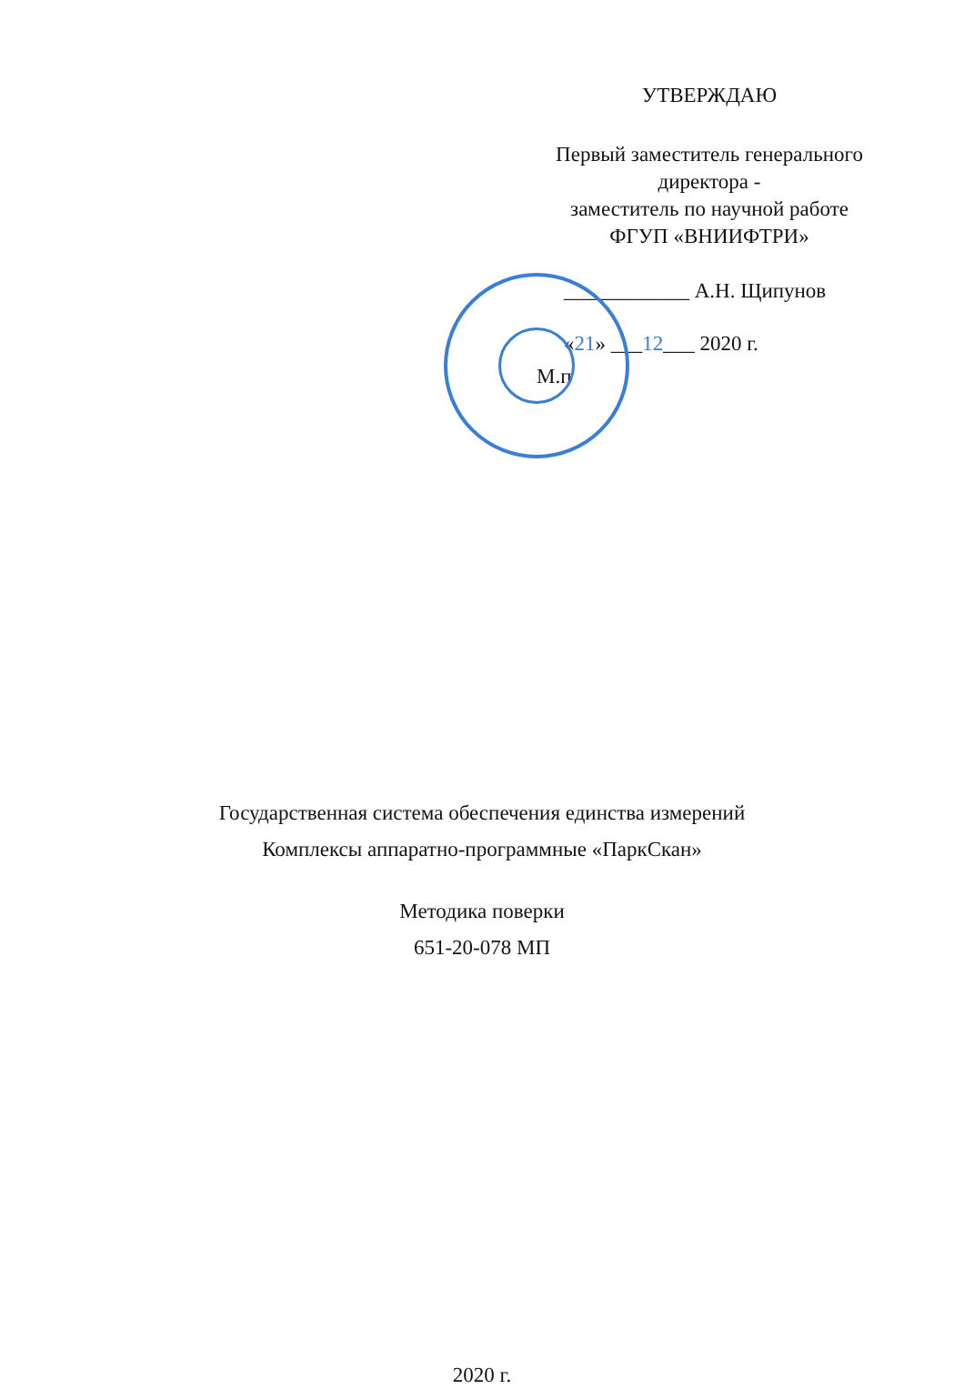УТВЕРЖДАЮ
Первый заместитель генерального
директора -
заместитель по научной работе
ФГУП «ВНИИФТРИ»
____________ А.Н. Щипунов
«21» ___12___ 2020 г.
М.п
Государственная система обеспечения единства измерений
Комплексы аппаратно-программные «ПаркСкан»
Методика поверки
651-20-078 МП
2020 г.